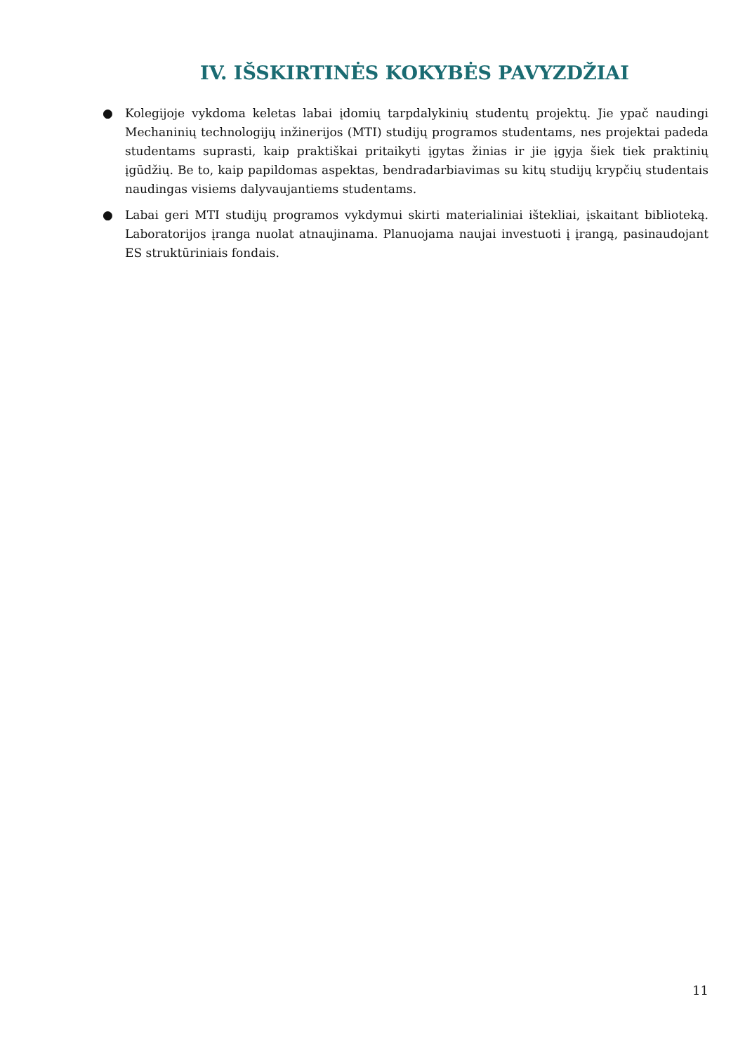IV. IŠSKIRTINĖS KOKYBĖS PAVYZDŽIAI
● Kolegijoje vykdoma keletas labai įdomių tarpdalykinių studentų projektų. Jie ypač naudingi Mechaninių technologijų inžinerijos (MTI) studijų programos studentams, nes projektai padeda studentams suprasti, kaip praktiškai pritaikyti įgytas žinias ir jie įgyja šiek tiek praktinių įgūdžių. Be to, kaip papildomas aspektas, bendradarbiavimas su kitų studijų krypčių studentais naudingas visiems dalyvaujantiems studentams.
● Labai geri MTI studijų programos vykdymui skirti materialiniai ištekliai, įskaitant biblioteką. Laboratorijos įranga nuolat atnaujinama. Planuojama naujai investuoti į įrangą, pasinaudojant ES struktūriniais fondais.
11